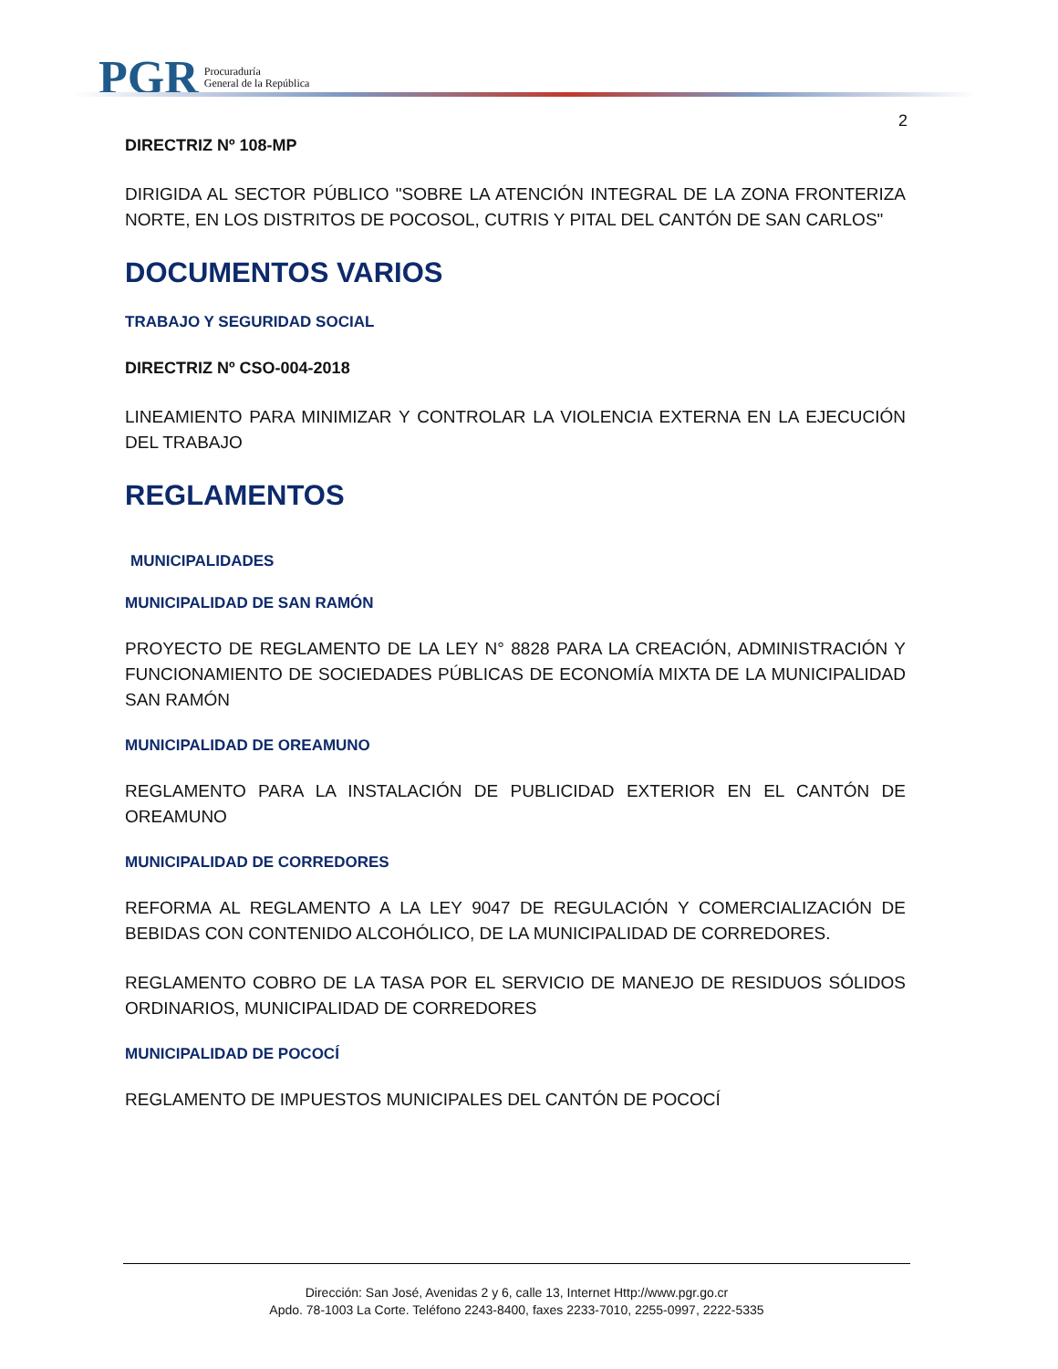PGR Procuraduría
General de la República
2
DIRECTRIZ Nº 108-MP
DIRIGIDA AL SECTOR PÚBLICO "SOBRE LA ATENCIÓN INTEGRAL DE LA ZONA FRONTERIZA NORTE, EN LOS DISTRITOS DE POCOSOL, CUTRIS Y PITAL DEL CANTÓN DE SAN CARLOS"
DOCUMENTOS VARIOS
TRABAJO Y SEGURIDAD SOCIAL
DIRECTRIZ Nº CSO-004-2018
LINEAMIENTO PARA MINIMIZAR Y CONTROLAR LA VIOLENCIA EXTERNA EN LA EJECUCIÓN DEL TRABAJO
REGLAMENTOS
MUNICIPALIDADES
MUNICIPALIDAD DE SAN RAMÓN
PROYECTO DE REGLAMENTO DE LA LEY N° 8828 PARA LA CREACIÓN, ADMINISTRACIÓN Y FUNCIONAMIENTO DE SOCIEDADES PÚBLICAS DE ECONOMÍA MIXTA DE LA MUNICIPALIDAD SAN RAMÓN
MUNICIPALIDAD DE OREAMUNO
REGLAMENTO PARA LA INSTALACIÓN DE PUBLICIDAD EXTERIOR EN EL CANTÓN DE OREAMUNO
MUNICIPALIDAD DE CORREDORES
REFORMA AL REGLAMENTO A LA LEY 9047 DE REGULACIÓN Y COMERCIALIZACIÓN DE BEBIDAS CON CONTENIDO ALCOHÓLICO, DE LA MUNICIPALIDAD DE CORREDORES.
REGLAMENTO COBRO DE LA TASA POR EL SERVICIO DE MANEJO DE RESIDUOS SÓLIDOS ORDINARIOS, MUNICIPALIDAD DE CORREDORES
MUNICIPALIDAD DE POCOCÍ
REGLAMENTO DE IMPUESTOS MUNICIPALES DEL CANTÓN DE POCOCÍ
Dirección: San José, Avenidas 2 y 6, calle 13, Internet Http://www.pgr.go.cr
Apdo. 78-1003 La Corte. Teléfono 2243-8400, faxes 2233-7010, 2255-0997, 2222-5335